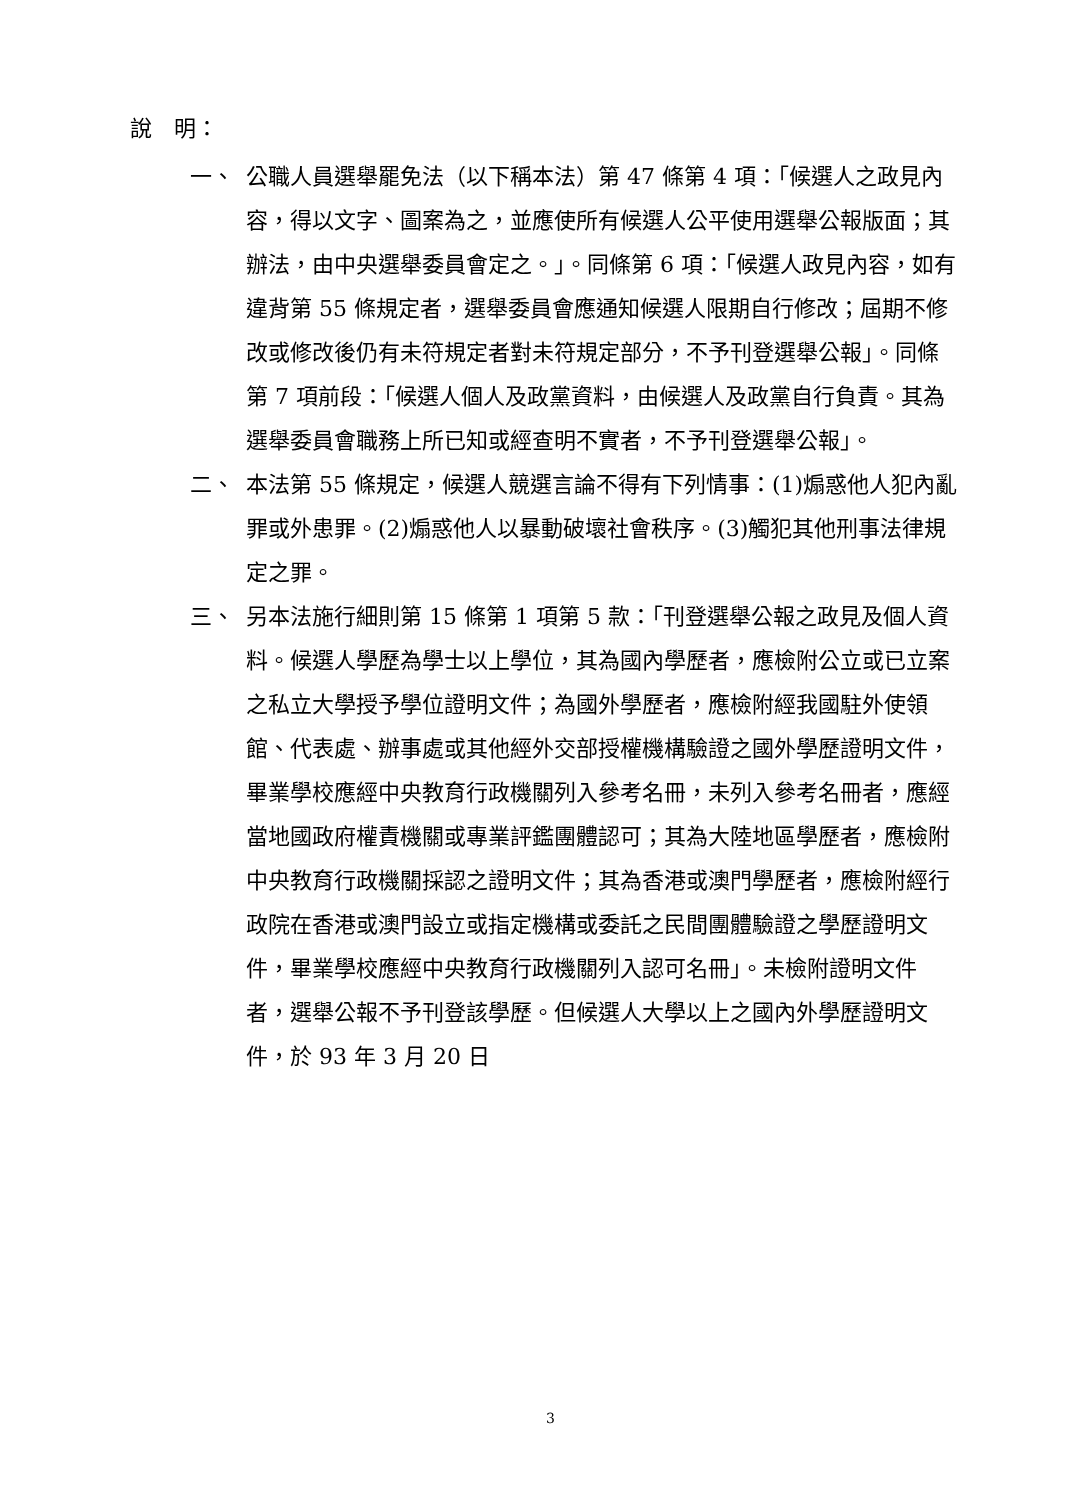說　明：
一、 公職人員選舉罷免法（以下稱本法）第 47 條第 4 項：「候選人之政見內容，得以文字、圖案為之，並應使所有候選人公平使用選舉公報版面；其辦法，由中央選舉委員會定之。」。同條第 6 項：「候選人政見內容，如有違背第 55 條規定者，選舉委員會應通知候選人限期自行修改；屆期不修改或修改後仍有未符規定者對未符規定部分，不予刊登選舉公報」。同條第 7 項前段：「候選人個人及政黨資料，由候選人及政黨自行負責。其為選舉委員會職務上所已知或經查明不實者，不予刊登選舉公報」。
二、 本法第 55 條規定，候選人競選言論不得有下列情事：(1)煽惑他人犯內亂罪或外患罪。(2)煽惑他人以暴動破壞社會秩序。(3)觸犯其他刑事法律規定之罪。
三、 另本法施行細則第 15 條第 1 項第 5 款：「刊登選舉公報之政見及個人資料。候選人學歷為學士以上學位，其為國內學歷者，應檢附公立或已立案之私立大學授予學位證明文件；為國外學歷者，應檢附經我國駐外使領館、代表處、辦事處或其他經外交部授權機構驗證之國外學歷證明文件，畢業學校應經中央教育行政機關列入參考名冊，未列入參考名冊者，應經當地國政府權責機關或專業評鑑團體認可；其為大陸地區學歷者，應檢附中央教育行政機關採認之證明文件；其為香港或澳門學歷者，應檢附經行政院在香港或澳門設立或指定機構或委託之民間團體驗證之學歷證明文件，畢業學校應經中央教育行政機關列入認可名冊」。未檢附證明文件者，選舉公報不予刊登該學歷。但候選人大學以上之國內外學歷證明文件，於 93 年 3 月 20 日
3